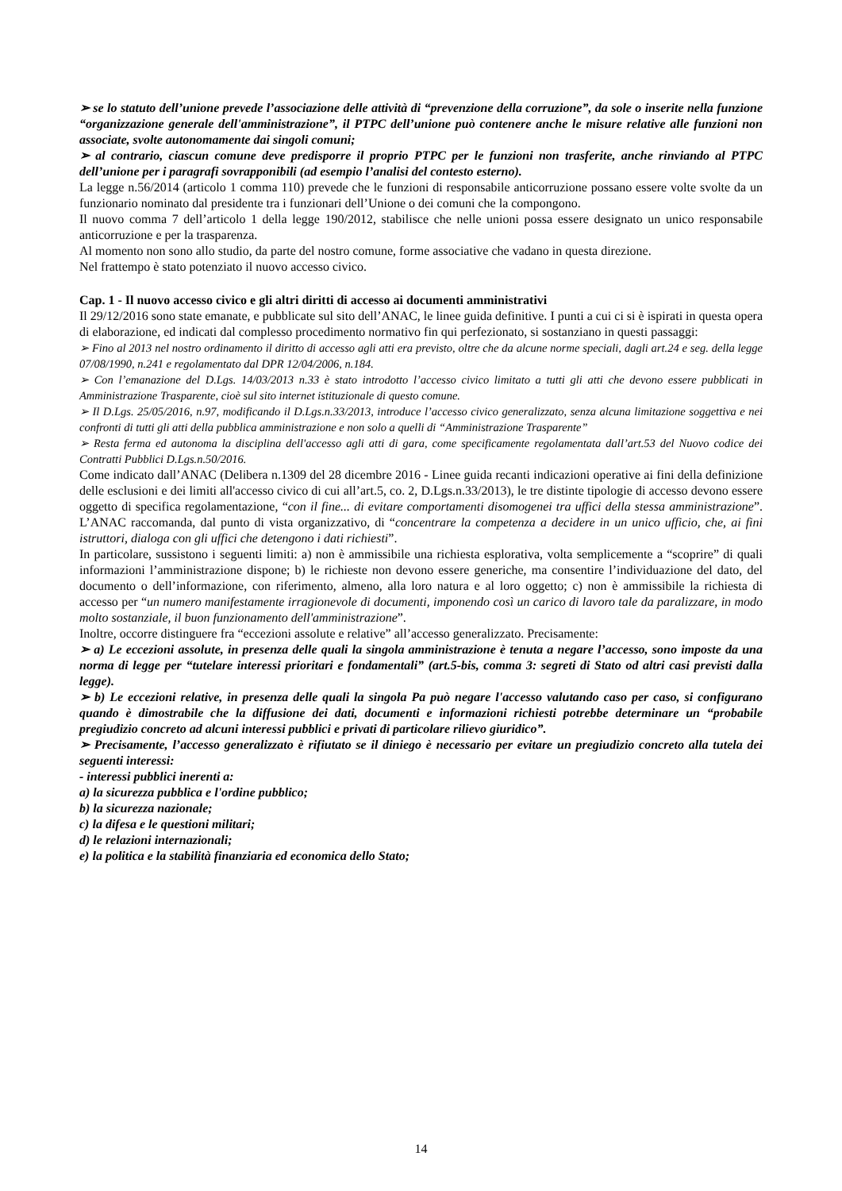➢ se lo statuto dell’unione prevede l’associazione delle attività di “prevenzione della corruzione”, da sole o inserite nella funzione “organizzazione generale dell'amministrazione”, il PTPC dell’unione può contenere anche le misure relative alle funzioni non associate, svolte autonomamente dai singoli comuni;
➢ al contrario, ciascun comune deve predisporre il proprio PTPC per le funzioni non trasferite, anche rinviando al PTPC dell’unione per i paragrafi sovrapponibili (ad esempio l’analisi del contesto esterno).
La legge n.56/2014 (articolo 1 comma 110) prevede che le funzioni di responsabile anticorruzione possano essere volte svolte da un funzionario nominato dal presidente tra i funzionari dell’Unione o dei comuni che la compongono.
Il nuovo comma 7 dell’articolo 1 della legge 190/2012, stabilisce che nelle unioni possa essere designato un unico responsabile anticorruzione e per la trasparenza.
Al momento non sono allo studio, da parte del nostro comune, forme associative che vadano in questa direzione.
Nel frattempo è stato potenziato il nuovo accesso civico.
Cap. 1 - Il nuovo accesso civico e gli altri diritti di accesso ai documenti amministrativi
Il 29/12/2016 sono state emanate, e pubblicate sul sito dell’ANAC, le linee guida definitive. I punti a cui ci si è ispirati in questa opera di elaborazione, ed indicati dal complesso procedimento normativo fin qui perfezionato, si sostanziano in questi passaggi:
➢ Fino al 2013 nel nostro ordinamento il diritto di accesso agli atti era previsto, oltre che da alcune norme speciali, dagli art.24 e seg. della legge 07/08/1990, n.241 e regolamentato dal DPR 12/04/2006, n.184.
➢ Con l’emanazione del D.Lgs. 14/03/2013 n.33 è stato introdotto l’accesso civico limitato a tutti gli atti che devono essere pubblicati in Amministrazione Trasparente, cioè sul sito internet istituzionale di questo comune.
➢ Il D.Lgs. 25/05/2016, n.97, modificando il D.Lgs.n.33/2013, introduce l’accesso civico generalizzato, senza alcuna limitazione soggettiva e nei confronti di tutti gli atti della pubblica amministrazione e non solo a quelli di “Amministrazione Trasparente”
➢ Resta ferma ed autonoma la disciplina dell'accesso agli atti di gara, come specificamente regolamentata dall’art.53 del Nuovo codice dei Contratti Pubblici D.Lgs.n.50/2016.
Come indicato dall’ANAC (Delibera n.1309 del 28 dicembre 2016 - Linee guida recanti indicazioni operative ai fini della definizione delle esclusioni e dei limiti all'accesso civico di cui all’art.5, co. 2, D.Lgs.n.33/2013), le tre distinte tipologie di accesso devono essere oggetto di specifica regolamentazione, “con il fine... di evitare comportamenti disomogenei tra uffici della stessa amministrazione”. L’ANAC raccomanda, dal punto di vista organizzativo, di “concentrare la competenza a decidere in un unico ufficio, che, ai fini istruttori, dialoga con gli uffici che detengono i dati richiesti”.
In particolare, sussistono i seguenti limiti: a) non è ammissibile una richiesta esplorativa, volta semplicemente a “scoprire” di quali informazioni l’amministrazione dispone; b) le richieste non devono essere generiche, ma consentire l’individuazione del dato, del documento o dell’informazione, con riferimento, almeno, alla loro natura e al loro oggetto; c) non è ammissibile la richiesta di accesso per “un numero manifestamente irragionevole di documenti, imponendo così un carico di lavoro tale da paralizzare, in modo molto sostanziale, il buon funzionamento dell'amministrazione”.
Inoltre, occorre distinguere fra “eccezioni assolute e relative” all’accesso generalizzato. Precisamente:
➢ a) Le eccezioni assolute, in presenza delle quali la singola amministrazione è tenuta a negare l’accesso, sono imposte da una norma di legge per “tutelare interessi prioritari e fondamentali” (art.5-bis, comma 3: segreti di Stato od altri casi previsti dalla legge).
➢ b) Le eccezioni relative, in presenza delle quali la singola Pa può negare l'accesso valutando caso per caso, si configurano quando è dimostrabile che la diffusione dei dati, documenti e informazioni richiesti potrebbe determinare un “probabile pregiudizio concreto ad alcuni interessi pubblici e privati di particolare rilievo giuridico”.
➢ Precisamente, l’accesso generalizzato è rifiutato se il diniego è necessario per evitare un pregiudizio concreto alla tutela dei seguenti interessi:
- interessi pubblici inerenti a:
a) la sicurezza pubblica e l'ordine pubblico;
b) la sicurezza nazionale;
c) la difesa e le questioni militari;
d) le relazioni internazionali;
e) la politica e la stabilità finanziaria ed economica dello Stato;
14